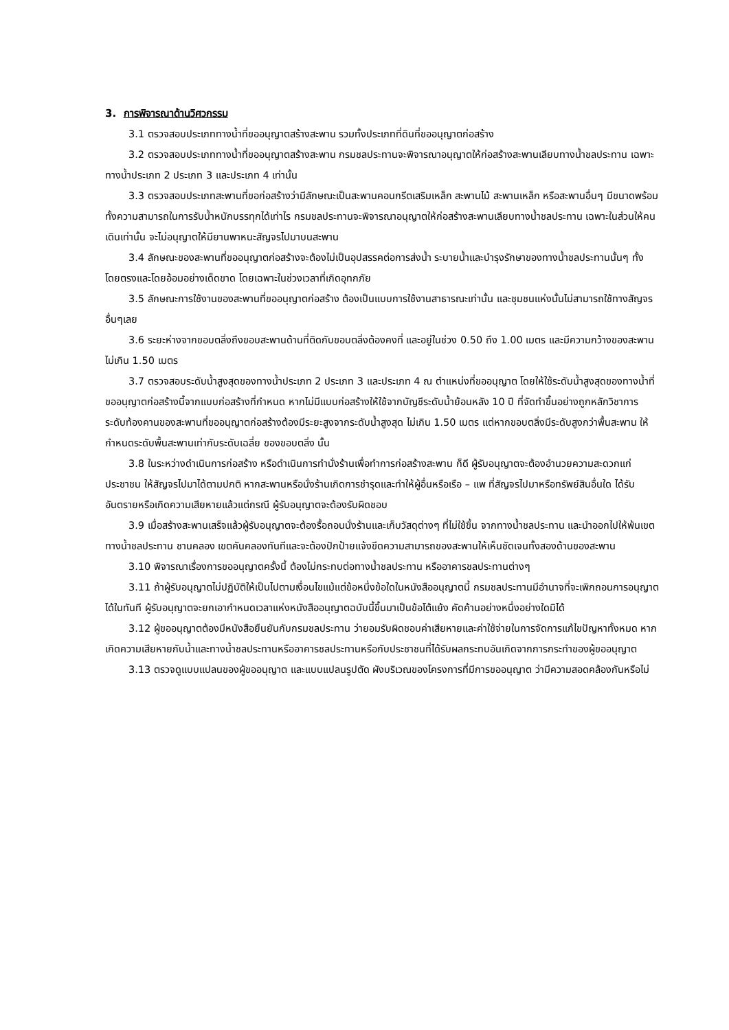3. การพิจารณาด้านวิศวกรรม
3.1 ตรวจสอบประเภททางน้ำที่ขออนุญาตสร้างสะพาน รวมทั้งประเภทที่ดินที่ขออนุญาตก่อสร้าง
3.2 ตรวจสอบประเภททางน้ำที่ขออนุญาตสร้างสะพาน กรมชลประทานจะพิจารณาอนุญาตให้ก่อสร้างสะพานเลียบทางน้ำชลประทาน เฉพาะทางน้ำประเภท 2 ประเภท 3 และประเภท 4 เท่านั้น
3.3 ตรวจสอบประเภทสะพานที่ขอก่อสร้างว่ามีลักษณะเป็นสะพานคอนกรีตเสริมเหล็ก สะพานไม้ สะพานเหล็ก หรือสะพานอื่นๆ มีขนาดพร้อมทั้งความสามารถในการรับน้ำหนักบรรทุกได้เท่าไร กรมชลประทานจะพิจารณาอนุญาตให้ก่อสร้างสะพานเลียบทางน้ำชลประทาน เฉพาะในส่วนให้คนเดินเท่านั้น จะไม่อนุญาตให้มียานพาหนะสัญจรไปมาบนสะพาน
3.4 ลักษณะของสะพานที่ขออนุญาตก่อสร้างจะต้องไม่เป็นอุปสรรคต่อการส่งน้ำ ระบายน้ำและบำรุงรักษาของทางน้ำชลประทานนั้นๆ ทั้งโดยตรงและโดยอ้อมอย่างเด็ดขาด โดยเฉพาะในช่วงเวลาที่เกิดอุทกภัย
3.5 ลักษณะการใช้งานของสะพานที่ขออนุญาตก่อสร้าง ต้องเป็นแบบการใช้งานสาธารณะเท่านั้น และชุมชนแห่งนั้นไม่สามารถใช้ทางสัญจรอื่นๆเลย
3.6 ระยะห่างจากขอบตลิ่งถึงขอบสะพานด้านที่ติดกับขอบตลิ่งต้องคงที่ และอยู่ในช่วง 0.50 ถึง 1.00 เมตร และมีความกว้างของสะพานไม่เกิน 1.50 เมตร
3.7 ตรวจสอบระดับน้ำสูงสุดของทางน้ำประเภท 2 ประเภท 3 และประเภท 4 ณ ตำแหน่งที่ขออนุญาต โดยให้ใช้ระดับน้ำสูงสุดของทางน้ำที่ขออนุญาตก่อสร้างนี้จากแบบก่อสร้างที่กำหนด หากไม่มีแบบก่อสร้างให้ใช้จากบัญชีระดับน้ำย้อนหลัง 10 ปี ที่จัดทำขึ้นอย่างถูกหลักวิชาการ ระดับท้องคานของสะพานที่ขออนุญาตก่อสร้างต้องมีระยะสูงจากระดับน้ำสูงสุด ไม่เกิน 1.50 เมตร แต่หากขอบตลิ่งมีระดับสูงกว่าพื้นสะพาน ให้กำหนดระดับพื้นสะพานเท่ากับระดับเฉลี่ย ของขอบตลิ่ง นั้น
3.8 ในระหว่างดำเนินการก่อสร้าง หรือดำเนินการทำนั่งร้านเพื่อทำการก่อสร้างสะพาน ก็ดี ผู้รับอนุญาตจะต้องอำนวยความสะดวกแก่ประชาชน ให้สัญจรไปมาได้ตามปกติ หากสะพานหรือนั่งร้านเกิดการชำรุดและทำให้ผู้อื่นหรือเรือ – แพ ที่สัญจรไปมาหรือทรัพย์สินอื่นใด ได้รับอันตรายหรือเกิดความเสียหายแล้วแต่กรณี ผู้รับอนุญาตจะต้องรับผิดชอบ
3.9 เมื่อสร้างสะพานเสร็จแล้วผู้รับอนุญาตจะต้องรื้อถอนนั่งร้านและเก็บวัสดุต่างๆ ที่ไม่ใช้ขึ้น จากทางน้ำชลประทาน และนำออกไปให้พ้นเขตทางน้ำชลประทาน ชานคลอง เขตคันคลองทันทีและจะต้องปักป้ายแจ้งขีดความสามารถของสะพานให้เห็นชัดเจนทั้งสองด้านของสะพาน
3.10 พิจารณาเรื่องการขออนุญาตครั้งนี้ ต้องไม่กระทบต่อทางน้ำชลประทาน หรืออาคารชลประทานต่างๆ
3.11 ถ้าผู้รับอนุญาตไม่ปฏิบัติให้เป็นไปตามเงื่อนไขแม้แต่ข้อหนึ่งข้อใดในหนังสืออนุญาตนี้ กรมชลประทานมีอำนาจที่จะเพิกถอนการอนุญาตได้ในทันที ผู้รับอนุญาตจะยกเอากำหนดเวลาแห่งหนังสืออนุญาตฉบับนี้ขึ้นมาเป็นข้อโต้แย้ง คัดค้านอย่างหนึ่งอย่างใดมิได้
3.12 ผู้ขออนุญาตต้องมีหนังสือยืนยันกับกรมชลประทาน ว่ายอมรับผิดชอบค่าเสียหายและค่าใช้จ่ายในการจัดการแก้ไขปัญหาทั้งหมด หากเกิดความเสียหายกับน้ำและทางน้ำชลประทานหรืออาคารชลประทานหรือกับประชาชนที่ได้รับผลกระทบอันเกิดจากการกระทำของผู้ขออนุญาต
3.13 ตรวจดูแบบแปลนของผู้ขออนุญาต และแบบแปลนรูปตัด ผังบริเวณของโครงการที่มีการขออนุญาต ว่ามีความสอดคล้องกันหรือไม่